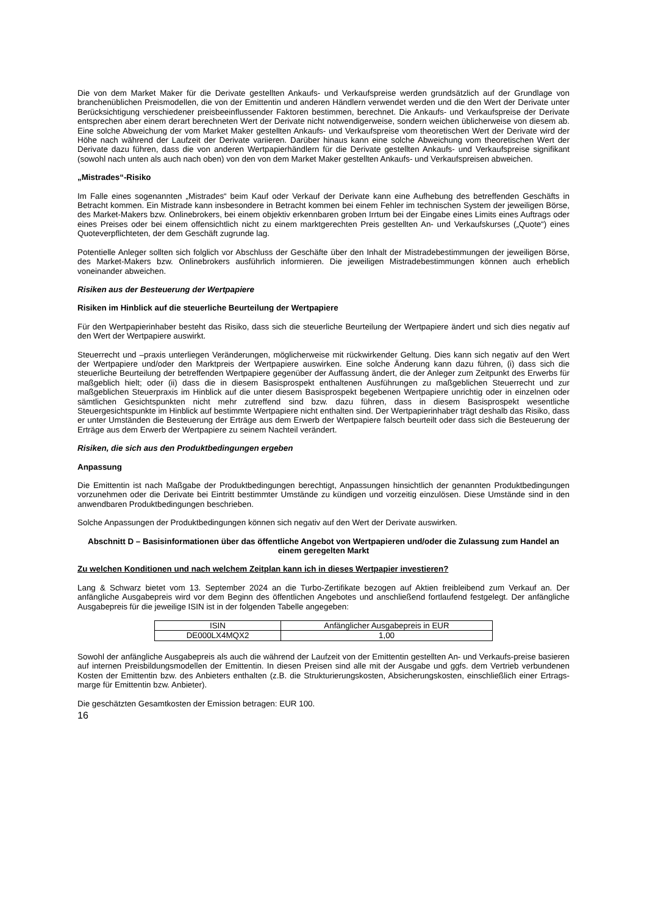Die von dem Market Maker für die Derivate gestellten Ankaufs- und Verkaufspreise werden grundsätzlich auf der Grundlage von branchenüblichen Preismodellen, die von der Emittentin und anderen Händlern verwendet werden und die den Wert der Derivate unter Berücksichtigung verschiedener preisbeeinflussender Faktoren bestimmen, berechnet. Die Ankaufs- und Verkaufspreise der Derivate entsprechen aber einem derart berechneten Wert der Derivate nicht notwendigerweise, sondern weichen üblicherweise von diesem ab. Eine solche Abweichung der vom Market Maker gestellten Ankaufs- und Verkaufspreise vom theoretischen Wert der Derivate wird der Höhe nach während der Laufzeit der Derivate variieren. Darüber hinaus kann eine solche Abweichung vom theoretischen Wert der Derivate dazu führen, dass die von anderen Wertpapierhändlern für die Derivate gestellten Ankaufs- und Verkaufspreise signifikant (sowohl nach unten als auch nach oben) von den von dem Market Maker gestellten Ankaufs- und Verkaufspreisen abweichen.
„Mistrades“-Risiko
Im Falle eines sogenannten „Mistrades“ beim Kauf oder Verkauf der Derivate kann eine Aufhebung des betreffenden Geschäfts in Betracht kommen. Ein Mistrade kann insbesondere in Betracht kommen bei einem Fehler im technischen System der jeweiligen Börse, des Market-Makers bzw. Onlinebrokers, bei einem objektiv erkennbaren groben Irrtum bei der Eingabe eines Limits eines Auftrags oder eines Preises oder bei einem offensichtlich nicht zu einem marktgerechten Preis gestellten An- und Verkaufskurses („Quote“) eines Quoteverpflichteten, der dem Geschäft zugrunde lag.
Potentielle Anleger sollten sich folglich vor Abschluss der Geschäfte über den Inhalt der Mistradebestimmungen der jeweiligen Börse, des Market-Makers bzw. Onlinebrokers ausführlich informieren. Die jeweiligen Mistradebestimmungen können auch erheblich voneinander abweichen.
Risiken aus der Besteuerung der Wertpapiere
Risiken im Hinblick auf die steuerliche Beurteilung der Wertpapiere
Für den Wertpapierinhaber besteht das Risiko, dass sich die steuerliche Beurteilung der Wertpapiere ändert und sich dies negativ auf den Wert der Wertpapiere auswirkt.
Steuerrecht und –praxis unterliegen Veränderungen, möglicherweise mit rückwirkender Geltung. Dies kann sich negativ auf den Wert der Wertpapiere und/oder den Marktpreis der Wertpapiere auswirken. Eine solche Änderung kann dazu führen, (i) dass sich die steuerliche Beurteilung der betreffenden Wertpapiere gegenüber der Auffassung ändert, die der Anleger zum Zeitpunkt des Erwerbs für maßgeblich hielt; oder (ii) dass die in diesem Basisprospekt enthaltenen Ausführungen zu maßgeblichen Steuerrecht und zur maßgeblichen Steuerpraxis im Hinblick auf die unter diesem Basisprospekt begebenen Wertpapiere unrichtig oder in einzelnen oder sämtlichen Gesichtspunkten nicht mehr zutreffend sind bzw. dazu führen, dass in diesem Basisprospekt wesentliche Steuergesichtspunkte im Hinblick auf bestimmte Wertpapiere nicht enthalten sind. Der Wertpapierinhaber trägt deshalb das Risiko, dass er unter Umständen die Besteuerung der Erträge aus dem Erwerb der Wertpapiere falsch beurteilt oder dass sich die Besteuerung der Erträge aus dem Erwerb der Wertpapiere zu seinem Nachteil verändert.
Risiken, die sich aus den Produktbedingungen ergeben
Anpassung
Die Emittentin ist nach Maßgabe der Produktbedingungen berechtigt, Anpassungen hinsichtlich der genannten Produktbedingungen vorzunehmen oder die Derivate bei Eintritt bestimmter Umstände zu kündigen und vorzeitig einzulösen. Diese Umstände sind in den anwendbaren Produktbedingungen beschrieben.
Solche Anpassungen der Produktbedingungen können sich negativ auf den Wert der Derivate auswirken.
Abschnitt D – Basisinformationen über das öffentliche Angebot von Wertpapieren und/oder die Zulassung zum Handel an einem geregelten Markt
Zu welchen Konditionen und nach welchem Zeitplan kann ich in dieses Wertpapier investieren?
Lang & Schwarz bietet vom 13. September 2024 an die Turbo-Zertifikate bezogen auf Aktien freibleibend zum Verkauf an. Der anfängliche Ausgabepreis wird vor dem Beginn des öffentlichen Angebotes und anschließend fortlaufend festgelegt. Der anfängliche Ausgabepreis für die jeweilige ISIN ist in der folgenden Tabelle angegeben:
| ISIN | Anfänglicher Ausgabepreis in EUR |
| --- | --- |
| DE000LX4MQX2 | 1,00 |
Sowohl der anfängliche Ausgabepreis als auch die während der Laufzeit von der Emittentin gestellten An- und Verkaufs-preise basieren auf internen Preisbildungsmodellen der Emittentin. In diesen Preisen sind alle mit der Ausgabe und ggfs. dem Vertrieb verbundenen Kosten der Emittentin bzw. des Anbieters enthalten (z.B. die Strukturierungskosten, Absicherungskosten, einschließlich einer Ertrags-marge für Emittentin bzw. Anbieter).
Die geschätzten Gesamtkosten der Emission betragen: EUR 100.
16